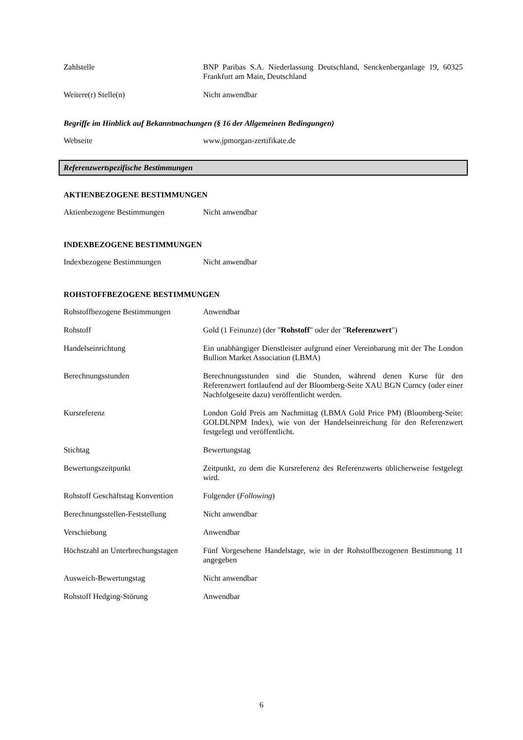Zahlstelle BNP Paribas S.A. Niederlassung Deutschland, Senckenberganlage 19, 60325 Frankfurt am Main, Deutschland
Weitere(r) Stelle(n) Nicht anwendbar
Begriffe im Hinblick auf Bekanntmachungen (§ 16 der Allgemeinen Bedingungen)
Webseite www.jpmorgan-zertifikate.de
Referenzwertspezifische Bestimmungen
AKTIENBEZOGENE BESTIMMUNGEN
Aktienbezogene Bestimmungen Nicht anwendbar
INDEXBEZOGENE BESTIMMUNGEN
Indexbezogene Bestimmungen Nicht anwendbar
ROHSTOFFBEZOGENE BESTIMMUNGEN
Rohstoffbezogene Bestimmungen Anwendbar
Rohstoff Gold (1 Feinunze) (der "Rohstoff" oder der "Referenzwert")
Handelseinrichtung Ein unabhängiger Dienstleister aufgrund einer Vereinbarung mit der The London Bullion Market Association (LBMA)
Berechnungsstunden Berechnungsstunden sind die Stunden, während denen Kurse für den Referenzwert fortlaufend auf der Bloomberg-Seite XAU BGN Curncy (oder einer Nachfolgeseite dazu) veröffentlicht werden.
Kursreferenz London Gold Preis am Nachmittag (LBMA Gold Price PM) (Bloomberg-Seite: GOLDLNPM Index), wie von der Handelseinreichung für den Referenzwert festgelegt und veröffentlicht.
Stichtag Bewertungstag
Bewertungszeitpunkt Zeitpunkt, zu dem die Kursreferenz des Referenzwerts üblicherweise festgelegt wird.
Rohstoff Geschäftstag Konvention
Folgender (Following)
Berechnungsstellen-Feststellung
Nicht anwendbar
Verschiebung Anwendbar
Höchstzahl an Unterbrechungstagen
Fünf Vorgesehene Handelstage, wie in der Rohstoffbezogenen Bestimmung 11 angegeben
Ausweich-Bewertungstag Nicht anwendbar
Rohstoff Hedging-Störung Anwendbar
6